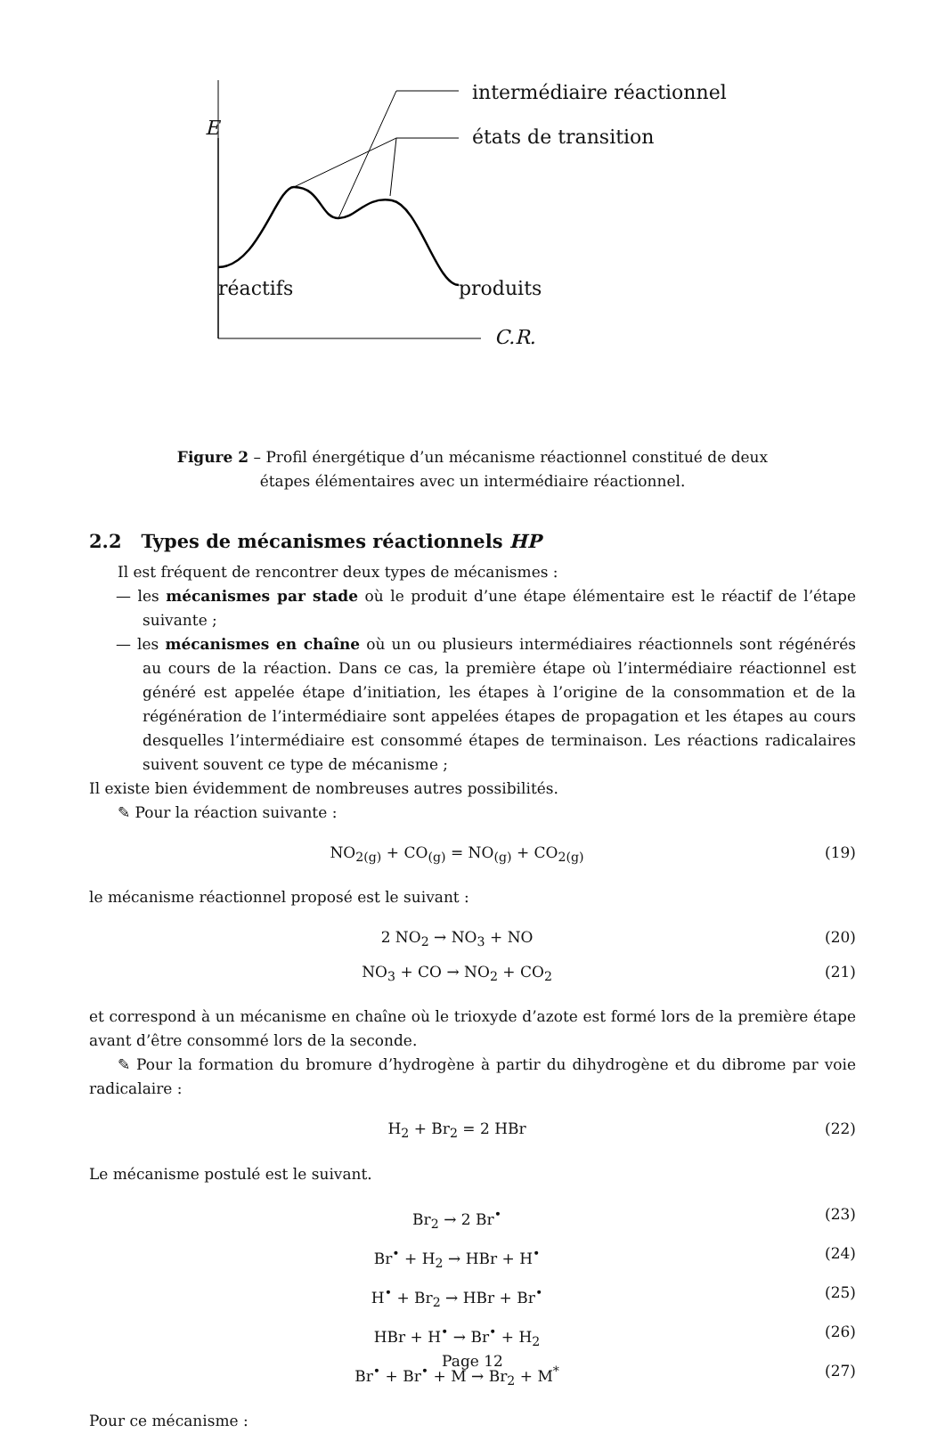intermédiaire réactionnel
états de transition
E
réactifs produits
C.R.
Figure 2 – Profil énergétique d’un mécanisme réactionnel constitué de deux étapes élémentaires avec un intermédiaire réactionnel.
2.2 Types de mécanismes réactionnels HP
Il est fréquent de rencontrer deux types de mécanismes :
— les mécanismes par stade où le produit d’une étape élémentaire est le réactif de l’étape suivante ;
— les mécanismes en chaîne où un ou plusieurs intermédiaires réactionnels sont régénérés au cours de la réaction. Dans ce cas, la première étape où l’intermédiaire réactionnel est généré est appelée étape d’initiation, les étapes à l’origine de la consommation et de la régénération de l’intermédiaire sont appelées étapes de propagation et les étapes au cours desquelles l’intermédiaire est consommé étapes de terminaison. Les réactions radicalaires suivent souvent ce type de mécanisme ;
Il existe bien évidemment de nombreuses autres possibilités.
✎ Pour la réaction suivante :
NO<sub>2(g)</sub> + CO<sub>(g)</sub> = NO<sub>(g)</sub> + CO<sub>2(g)</sub> (19)
le mécanisme réactionnel proposé est le suivant :
2 NO<sub>2</sub> → NO<sub>3</sub> + NO (20)
NO<sub>3</sub> + CO → NO<sub>2</sub> + CO<sub>2</sub> (21)
et correspond à un mécanisme en chaîne où le trioxyde d’azote est formé lors de la première étape avant d’être consommé lors de la seconde.
✎ Pour la formation du bromure d’hydrogène à partir du dihydrogène et du dibrome par voie radicalaire :
H<sub>2</sub> + Br<sub>2</sub> = 2 HBr (22)
Le mécanisme postulé est le suivant.
Br<sub>2</sub> → 2 Br<sup>•</sup> (23)
Br<sup>•</sup> + H<sub>2</sub> → HBr + H<sup>•</sup> (24)
H<sup>•</sup> + Br<sub>2</sub> → HBr + Br<sup>•</sup> (25)
HBr + H<sup>•</sup> → Br<sup>•</sup> + H<sub>2</sub> (26)
Br<sup>•</sup> + Br<sup>•</sup> + M → Br<sub>2</sub> + M<sup>*</sup> (27)
Pour ce mécanisme :
Page 12